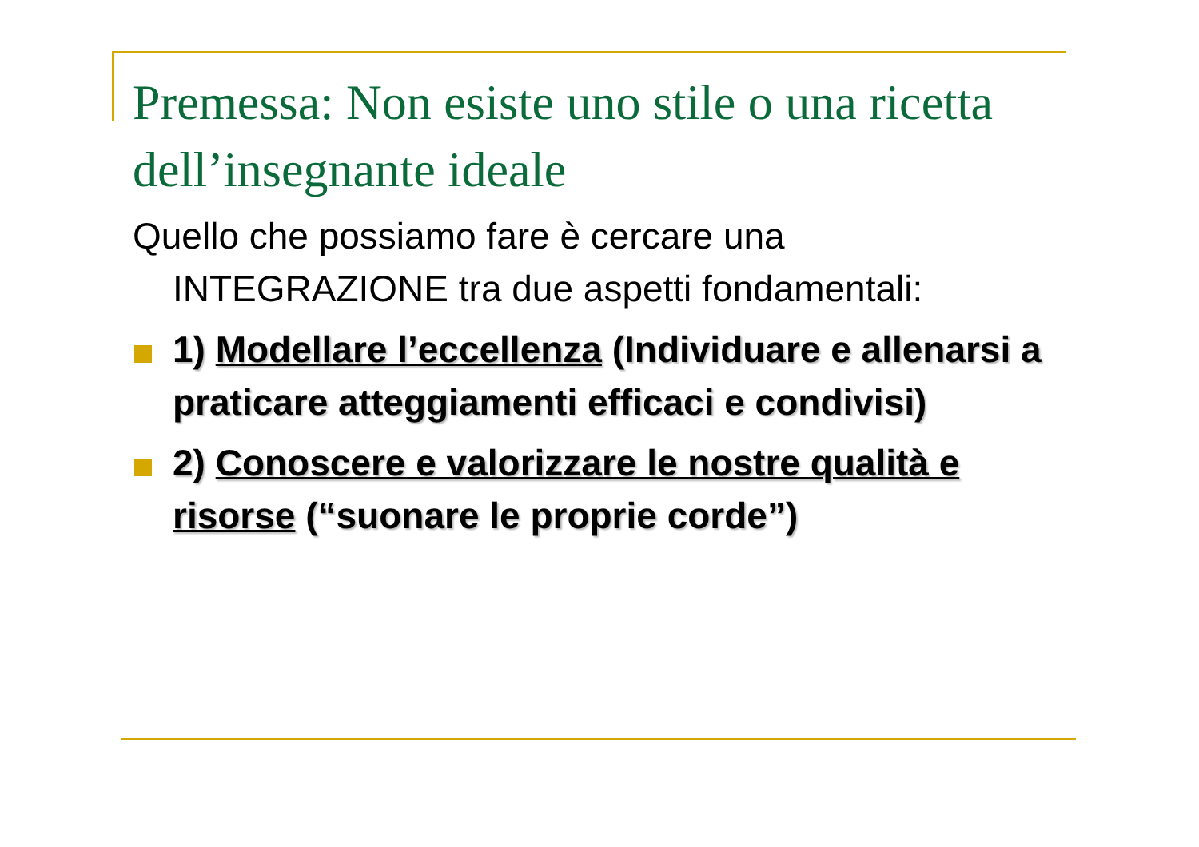Premessa: Non esiste uno stile o una ricetta dell’insegnante ideale
Quello che possiamo fare è cercare una INTEGRAZIONE tra due aspetti fondamentali:
1) Modellare l’eccellenza (Individuare e allenarsi a praticare atteggiamenti efficaci e condivisi)
2) Conoscere e valorizzare le nostre qualità e risorse (“suonare le proprie corde”)